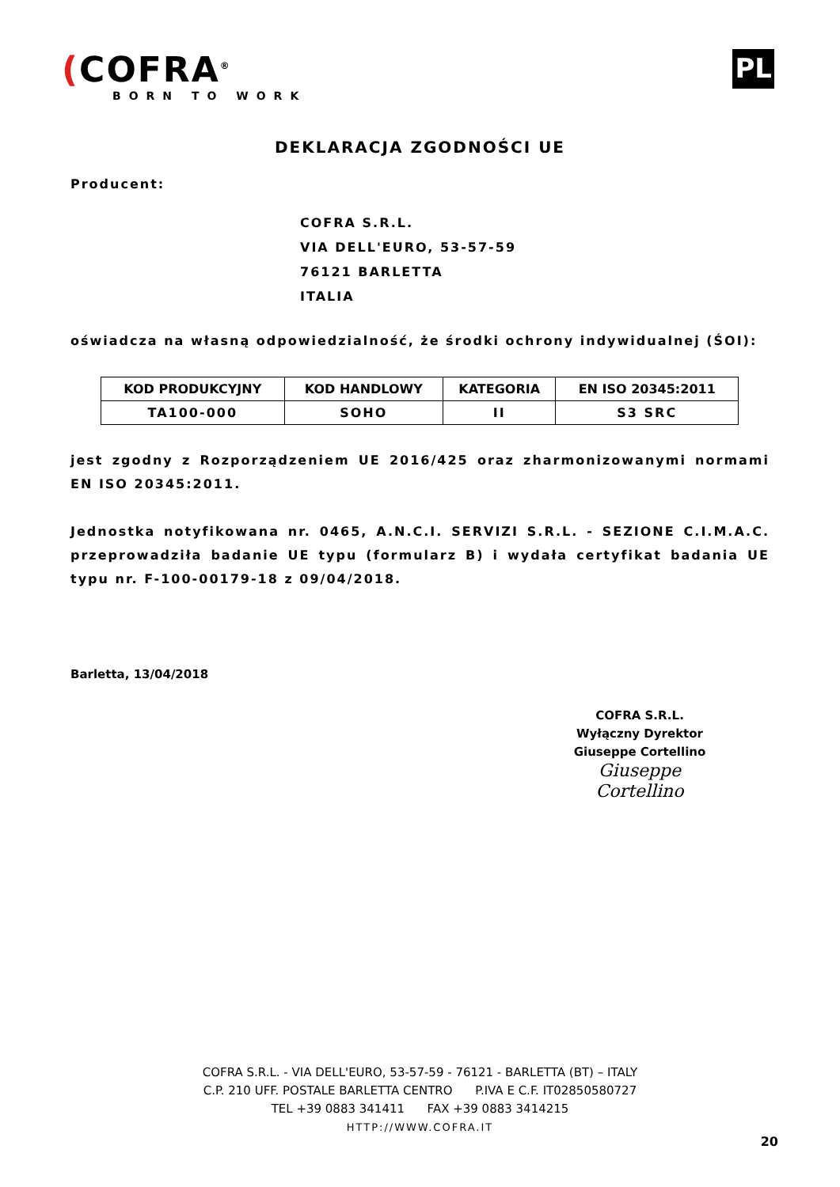(COFRA<sup>®</sup>
BORN TO WORK
PL
DEKLARACJA ZGODNOŚCI UE
Producent:
COFRA S.R.L.
VIA DELL'EURO, 53-57-59
76121 BARLETTA
ITALIA
oświadcza na własną odpowiedzialność, że środki ochrony indywidualnej (ŚOI):
| KOD PRODUKCYJNY | KOD HANDLOWY | KATEGORIA | EN ISO 20345:2011 |
| --- | --- | --- | --- |
| TA100-000 | SOHO | II | S3 SRC |
jest zgodny z Rozporządzeniem UE 2016/425 oraz zharmonizowanymi normami EN ISO 20345:2011.
Jednostka notyfikowana nr. 0465, A.N.C.I. SERVIZI S.R.L. - SEZIONE C.I.M.A.C. przeprowadziła badanie UE typu (formularz B) i wydała certyfikat badania UE typu nr. F-100-00179-18 z 09/04/2018.
Barletta, 13/04/2018
COFRA S.R.L.
Wyłączny Dyrektor
Giuseppe Cortellino
Giuseppe Cortellino
COFRA S.R.L. - VIA DELL'EURO, 53-57-59 - 76121 - BARLETTA (BT) – ITALY
C.P. 210 UFF. POSTALE BARLETTA CENTRO P.IVA E C.F. IT02850580727
TEL +39 0883 341411 FAX +39 0883 3414215
HTTP://WWW.COFRA.IT
20